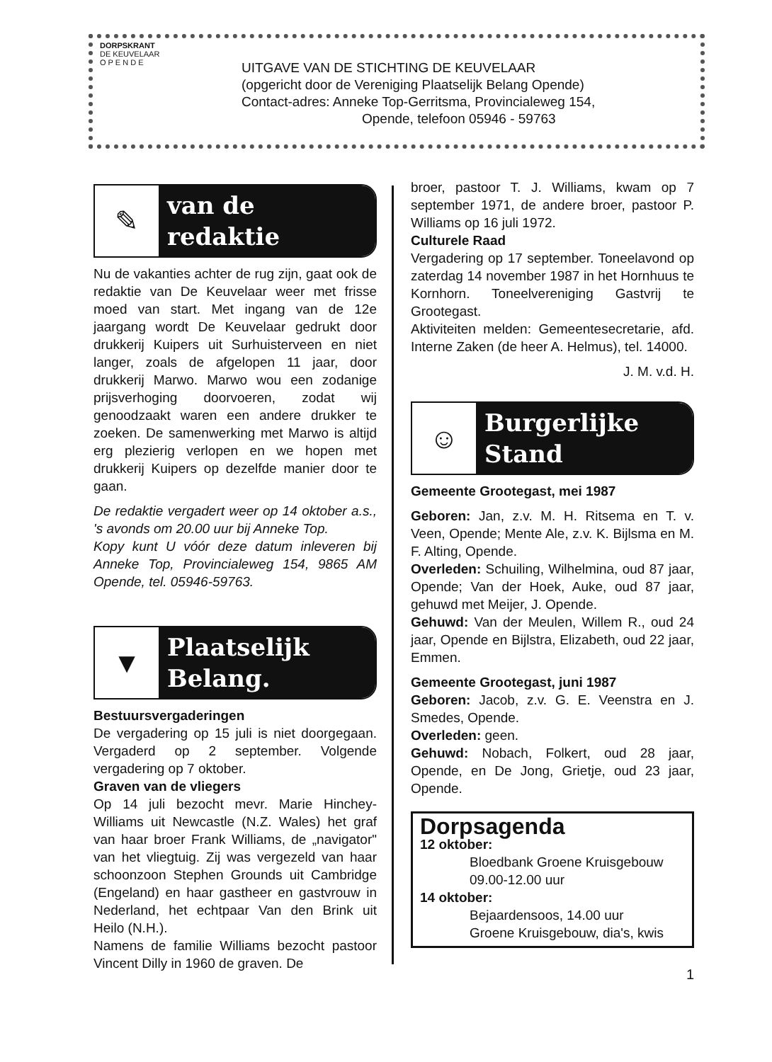DORPSKRANT
DE KEUVELAAR
O P E N D E
UITGAVE VAN DE STICHTING DE KEUVELAAR
(opgericht door de Vereniging Plaatselijk Belang Opende)
Contact-adres: Anneke Top-Gerritsma, Provincialeweg 154,
Opende, telefoon 05946 - 59763
✎
van de
redaktie
Nu de vakanties achter de rug zijn, gaat ook de redaktie van De Keuvelaar weer met frisse moed van start. Met ingang van de 12e jaargang wordt De Keuvelaar gedrukt door drukkerij Kuipers uit Surhuisterveen en niet langer, zoals de afgelopen 11 jaar, door drukkerij Marwo. Marwo wou een zodanige prijsverhoging doorvoeren, zodat wij genoodzaakt waren een andere drukker te zoeken. De samenwerking met Marwo is altijd erg plezierig verlopen en we hopen met drukkerij Kuipers op dezelfde manier door te gaan.
De redaktie vergadert weer op 14 oktober a.s., 's avonds om 20.00 uur bij Anneke Top.
Kopy kunt U vóór deze datum inleveren bij Anneke Top, Provincialeweg 154, 9865 AM Opende, tel. 05946-59763.
▼
Plaatselijk
Belang.
Bestuursvergaderingen
De vergadering op 15 juli is niet doorgegaan. Vergaderd op 2 september. Volgende vergadering op 7 oktober.
Graven van de vliegers
Op 14 juli bezocht mevr. Marie Hinchey-Williams uit Newcastle (N.Z. Wales) het graf van haar broer Frank Williams, de „navigator" van het vliegtuig. Zij was vergezeld van haar schoonzoon Stephen Grounds uit Cambridge (Engeland) en haar gastheer en gastvrouw in Nederland, het echtpaar Van den Brink uit Heilo (N.H.).
Namens de familie Williams bezocht pastoor Vincent Dilly in 1960 de graven. De
broer, pastoor T. J. Williams, kwam op 7 september 1971, de andere broer, pastoor P. Williams op 16 juli 1972.
Culturele Raad
Vergadering op 17 september. Toneelavond op zaterdag 14 november 1987 in het Hornhuus te Kornhorn. Toneelvereniging Gastvrij te Grootegast.
Aktiviteiten melden: Gemeentesecretarie, afd. Interne Zaken (de heer A. Helmus), tel. 14000.
J. M. v.d. H.
☺
Burgerlijke
Stand
Gemeente Grootegast, mei 1987
Geboren: Jan, z.v. M. H. Ritsema en T. v. Veen, Opende; Mente Ale, z.v. K. Bijlsma en M. F. Alting, Opende.
Overleden: Schuiling, Wilhelmina, oud 87 jaar, Opende; Van der Hoek, Auke, oud 87 jaar, gehuwd met Meijer, J. Opende.
Gehuwd: Van der Meulen, Willem R., oud 24 jaar, Opende en Bijlstra, Elizabeth, oud 22 jaar, Emmen.
Gemeente Grootegast, juni 1987
Geboren: Jacob, z.v. G. E. Veenstra en J. Smedes, Opende.
Overleden: geen.
Gehuwd: Nobach, Folkert, oud 28 jaar, Opende, en De Jong, Grietje, oud 23 jaar, Opende.
Dorpsagenda
12 oktober:
Bloedbank Groene Kruisgebouw
09.00-12.00 uur
14 oktober:
Bejaardensoos, 14.00 uur
Groene Kruisgebouw, dia's, kwis
1